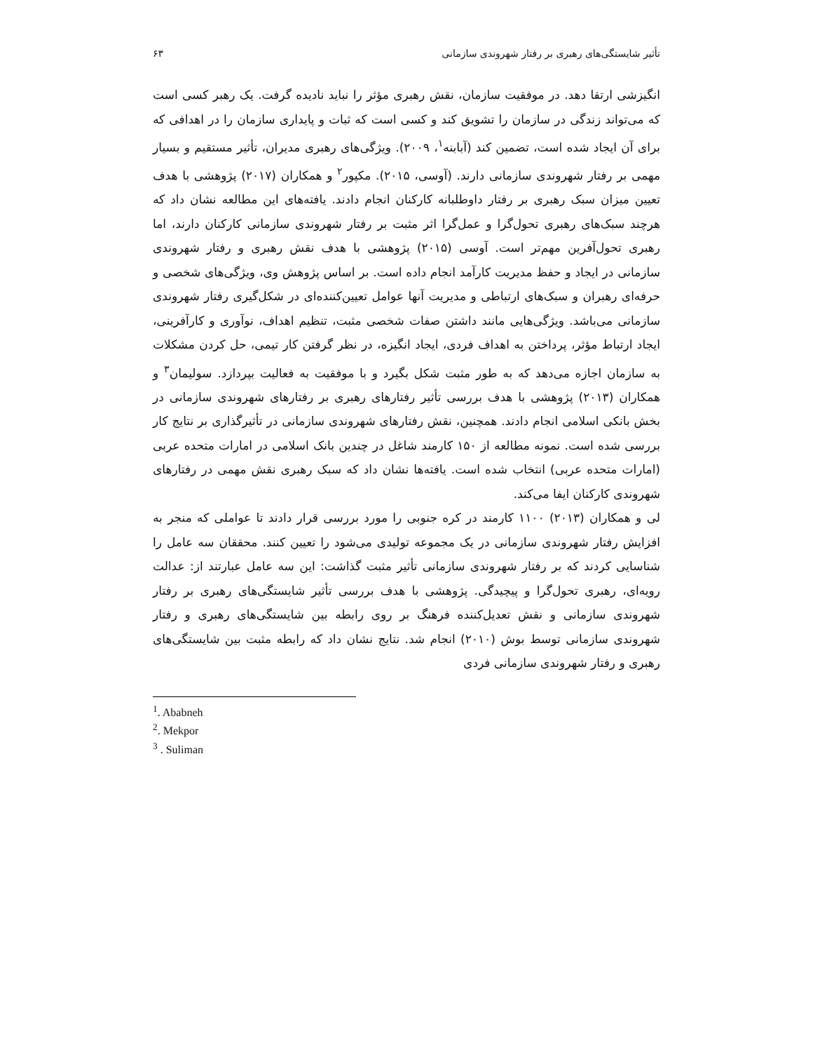تأثیر شایستگی‌های رهبری بر رفتار شهروندی سازمانی ۶۳
انگیزشی ارتقا دهد. در موفقیت سازمان، نقش رهبری مؤثر را نباید نادیده گرفت. یک رهبر کسی است که می‌تواند زندگی در سازمان را تشویق کند و کسی است که ثبات و پایداری سازمان را در اهدافی که برای آن ایجاد شده است، تضمین کند (آبابنه<sup>۱</sup>، ۲۰۰۹). ویژگی‌های رهبری مدیران، تأثیر مستقیم و بسیار مهمی بر رفتار شهروندی سازمانی دارند. (آوسی، ۲۰۱۵). مکپور<sup>۲</sup> و همکاران (۲۰۱۷) پژوهشی با هدف تعیین میزان سبک رهبری بر رفتار داوطلبانه کارکنان انجام دادند. یافته‌های این مطالعه نشان داد که هرچند سبک‌های رهبری تحول‌گرا و عمل‌گرا اثر مثبت بر رفتار شهروندی سازمانی کارکنان دارند، اما رهبری تحول‌آفرین مهم‌تر است. آوسی (۲۰۱۵) پژوهشی با هدف نقش رهبری و رفتار شهروندی سازمانی در ایجاد و حفظ مدیریت کارآمد انجام داده است. بر اساس پژوهش وی، ویژگی‌های شخصی و حرفه‌ای رهبران و سبک‌های ارتباطی و مدیریت آنها عوامل تعیین‌کننده‌ای در شکل‌گیری رفتار شهروندی سازمانی می‌باشد. ویژگی‌هایی مانند داشتن صفات شخصی مثبت، تنظیم اهداف، نوآوری و کارآفرینی، ایجاد ارتباط مؤثر، پرداختن به اهداف فردی، ایجاد انگیزه، در نظر گرفتن کار تیمی، حل کردن مشکلات به سازمان اجازه می‌دهد که به طور مثبت شکل بگیرد و با موفقیت به فعالیت بپردازد. سولیمان<sup>۳</sup> و همکاران (۲۰۱۳) پژوهشی با هدف بررسی تأثیر رفتارهای رهبری بر رفتارهای شهروندی سازمانی در بخش بانکی اسلامی انجام دادند. همچنین، نقش رفتارهای شهروندی سازمانی در تأثیرگذاری بر نتایج کار بررسی شده است. نمونه مطالعه از ۱۵۰ کارمند شاغل در چندین بانک اسلامی در امارات متحده عربی (امارات متحده عربی) انتخاب شده است. یافته‌ها نشان داد که سبک رهبری نقش مهمی در رفتارهای شهروندی کارکنان ایفا می‌کند.
لی و همکاران (۲۰۱۳) ۱۱۰۰ کارمند در کره جنوبی را مورد بررسی قرار دادند تا عواملی که منجر به افزایش رفتار شهروندی سازمانی در یک مجموعه تولیدی می‌شود را تعیین کنند. محققان سه عامل را شناسایی کردند که بر رفتار شهروندی سازمانی تأثیر مثبت گذاشت: این سه عامل عبارتند از: عدالت رویه‌ای، رهبری تحول‌گرا و پیچیدگی. پژوهشی با هدف بررسی تأثیر شایستگی‌های رهبری بر رفتار شهروندی سازمانی و نقش تعدیل‌کننده فرهنگ بر روی رابطه بین شایستگی‌های رهبری و رفتار شهروندی سازمانی توسط بوش (۲۰۱۰) انجام شد. نتایج نشان داد که رابطه مثبت بین شایستگی‌های رهبری و رفتار شهروندی سازمانی فردی
<sup>1</sup>. Ababneh
<sup>2</sup>. Mekpor
<sup>3</sup> . Suliman